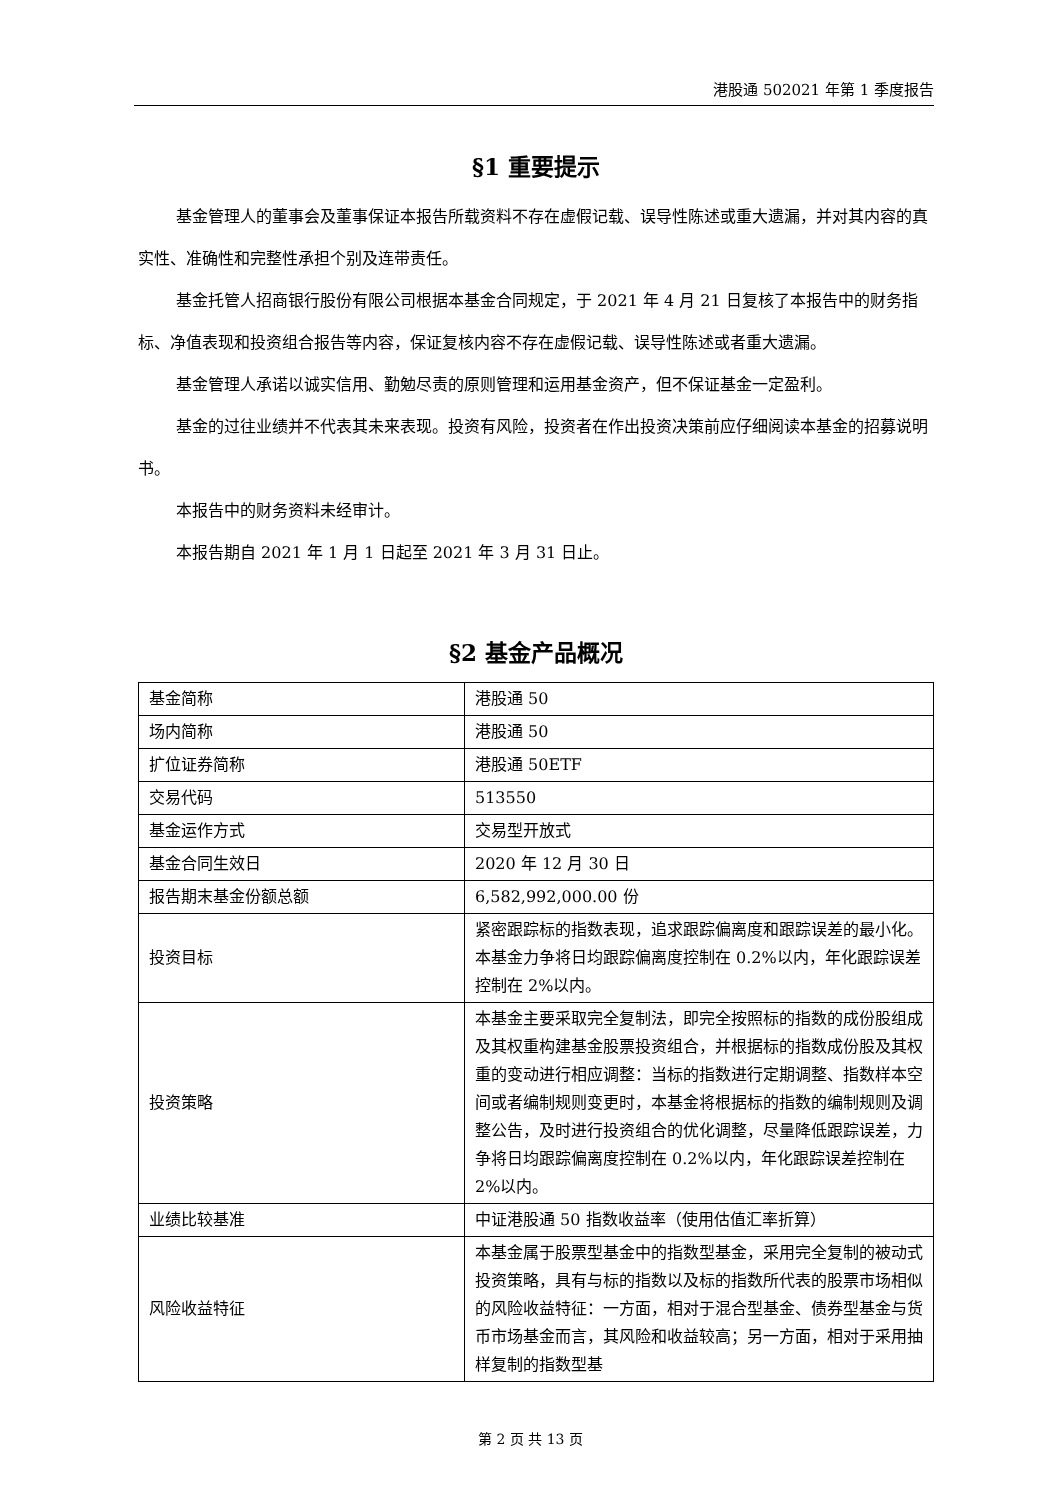港股通 502021 年第 1 季度报告
§1 重要提示
基金管理人的董事会及董事保证本报告所载资料不存在虚假记载、误导性陈述或重大遗漏，并对其内容的真实性、准确性和完整性承担个别及连带责任。
基金托管人招商银行股份有限公司根据本基金合同规定，于 2021 年 4 月 21 日复核了本报告中的财务指标、净值表现和投资组合报告等内容，保证复核内容不存在虚假记载、误导性陈述或者重大遗漏。
基金管理人承诺以诚实信用、勤勉尽责的原则管理和运用基金资产，但不保证基金一定盈利。
基金的过往业绩并不代表其未来表现。投资有风险，投资者在作出投资决策前应仔细阅读本基金的招募说明书。
本报告中的财务资料未经审计。
本报告期自 2021 年 1 月 1 日起至 2021 年 3 月 31 日止。
§2 基金产品概况
| 基金简称 | 港股通 50 |
| 场内简称 | 港股通 50 |
| 扩位证券简称 | 港股通 50ETF |
| 交易代码 | 513550 |
| 基金运作方式 | 交易型开放式 |
| 基金合同生效日 | 2020 年 12 月 30 日 |
| 报告期末基金份额总额 | 6,582,992,000.00 份 |
| 投资目标 | 紧密跟踪标的指数表现，追求跟踪偏离度和跟踪误差的最小化。本基金力争将日均跟踪偏离度控制在 0.2%以内，年化跟踪误差控制在 2%以内。 |
| 投资策略 | 本基金主要采取完全复制法，即完全按照标的指数的成份股组成及其权重构建基金股票投资组合，并根据标的指数成份股及其权重的变动进行相应调整：当标的指数进行定期调整、指数样本空间或者编制规则变更时，本基金将根据标的指数的编制规则及调整公告，及时进行投资组合的优化调整，尽量降低跟踪误差，力争将日均跟踪偏离度控制在 0.2%以内，年化跟踪误差控制在 2%以内。 |
| 业绩比较基准 | 中证港股通 50 指数收益率（使用估值汇率折算） |
| 风险收益特征 | 本基金属于股票型基金中的指数型基金，采用完全复制的被动式投资策略，具有与标的指数以及标的指数所代表的股票市场相似的风险收益特征：一方面，相对于混合型基金、债券型基金与货币市场基金而言，其风险和收益较高；另一方面，相对于采用抽样复制的指数型基 |
第 2 页 共 13 页